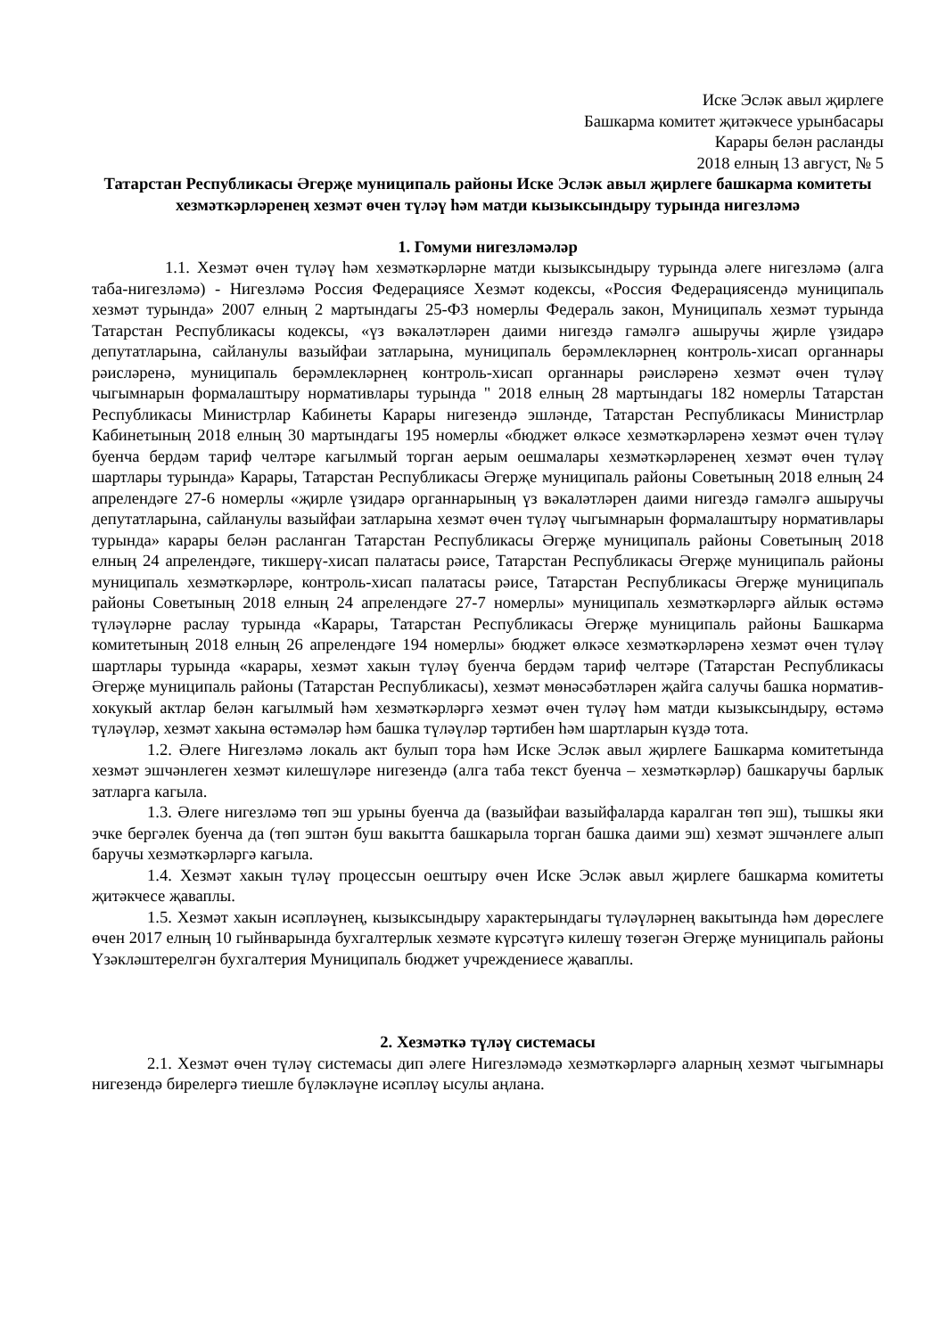Иске Эсләк авыл җирлеге
Башкарма комитет җитәкчесе урынбасары
Карары белән расланды
2018 елның 13 август, № 5
Татарстан Республикасы Әгерҗе муниципаль районы Иске Эсләк авыл җирлеге башкарма комитеты хезмәткәрләренең хезмәт өчен түләү һәм матди кызыксындыру турында нигезләмә
1. Гомуми нигезләмәләр
1.1. Хезмәт өчен түләү һәм хезмәткәрләрне матди кызыксындыру турында әлеге нигезләмә (алга таба-нигезләмә) - Нигезләмә Россия Федерациясе Хезмәт кодексы, «Россия Федерациясендә муниципаль хезмәт турында» 2007 елның 2 мартындагы 25-ФЗ номерлы Федераль закон, Муниципаль хезмәт турында Татарстан Республикасы кодексы, «үз вәкаләтләрен даими нигездә гамәлгә ашыручы җирле үзидарә депутатларына, сайланулы вазыйфаи затларына, муниципаль берәмлекләрнең контроль-хисап органнары рәисләренә, муниципаль берәмлекләрнең контроль-хисап органнары рәисләренә хезмәт өчен түләү чыгымнарын формалаштыру нормативлары турында " 2018 елның 28 мартындагы 182 номерлы Татарстан Республикасы Министрлар Кабинеты Карары нигезендә эшләнде, Татарстан Республикасы Министрлар Кабинетының 2018 елның 30 мартындагы 195 номерлы «бюджет өлкәсе хезмәткәрләренә хезмәт өчен түләү буенча бердәм тариф челтәре кагылмый торган аерым оешмалары хезмәткәрләренең хезмәт өчен түләү шартлары турында» Карары, Татарстан Республикасы Әгерҗе муниципаль районы Советының 2018 елның 24 апрелендәге 27-6 номерлы «җирле үзидарә органнарының үз вәкаләтләрен даими нигездә гамәлгә ашыручы депутатларына, сайланулы вазыйфаи затларына хезмәт өчен түләү чыгымнарын формалаштыру нормативлары турында» карары белән расланган Татарстан Республикасы Әгерҗе муниципаль районы Советының 2018 елның 24 апрелендәге, тикшерү-хисап палатасы рәисе, Татарстан Республикасы Әгерҗе муниципаль районы муниципаль хезмәткәрләре, контроль-хисап палатасы рәисе, Татарстан Республикасы Әгерҗе муниципаль районы Советының 2018 елның 24 апрелендәге 27-7 номерлы» муниципаль хезмәткәрләргә айлык өстәмә түләүләрне раслау турында «Карары, Татарстан Республикасы Әгерҗе муниципаль районы Башкарма комитетының 2018 елның 26 апрелендәге 194 номерлы» бюджет өлкәсе хезмәткәрләренә хезмәт өчен түләү шартлары турында «карары, хезмәт хакын түләү буенча бердәм тариф челтәре (Татарстан Республикасы Әгерҗе муниципаль районы (Татарстан Республикасы), хезмәт мөнәсәбәтләрен җайга салучы башка норматив-хокукый актлар белән кагылмый һәм хезмәткәрләргә хезмәт өчен түләү һәм матди кызыксындыру, өстәмә түләүләр, хезмәт хакына өстәмәләр һәм башка түләүләр тәртибен һәм шартларын күздә тота.
1.2. Әлеге Нигезләмә локаль акт булып тора һәм Иске Эсләк авыл җирлеге Башкарма комитетында хезмәт эшчәнлеген хезмәт килешүләре нигезендә (алга таба текст буенча – хезмәткәрләр) башкаручы барлык затларга кагыла.
1.3. Әлеге нигезләмә төп эш урыны буенча да (вазыйфаи вазыйфаларда каралган төп эш), тышкы яки эчке бергәлек буенча да (төп эштән буш вакытта башкарыла торган башка даими эш) хезмәт эшчәнлеге алып баручы хезмәткәрләргә кагыла.
1.4. Хезмәт хакын түләү процессын оештыру өчен Иске Эсләк авыл җирлеге башкарма комитеты җитәкчесе җаваплы.
1.5. Хезмәт хакын исәпләүнең, кызыксындыру характерындагы түләүләрнең вакытында һәм дөреслеге өчен 2017 елның 10 гыйнварында бухгалтерлык хезмәте күрсәтүгә килешү төзегән Әгерҗе муниципаль районы Үзәкләштерелгән бухгалтерия Муниципаль бюджет учреждениесе җаваплы.
2. Хезмәткә түләү системасы
2.1. Хезмәт өчен түләү системасы дип әлеге Нигезләмәдә хезмәткәрләргә аларның хезмәт чыгымнары нигезендә бирелергә тиешле бүләкләүне исәпләү ысулы аңлана.